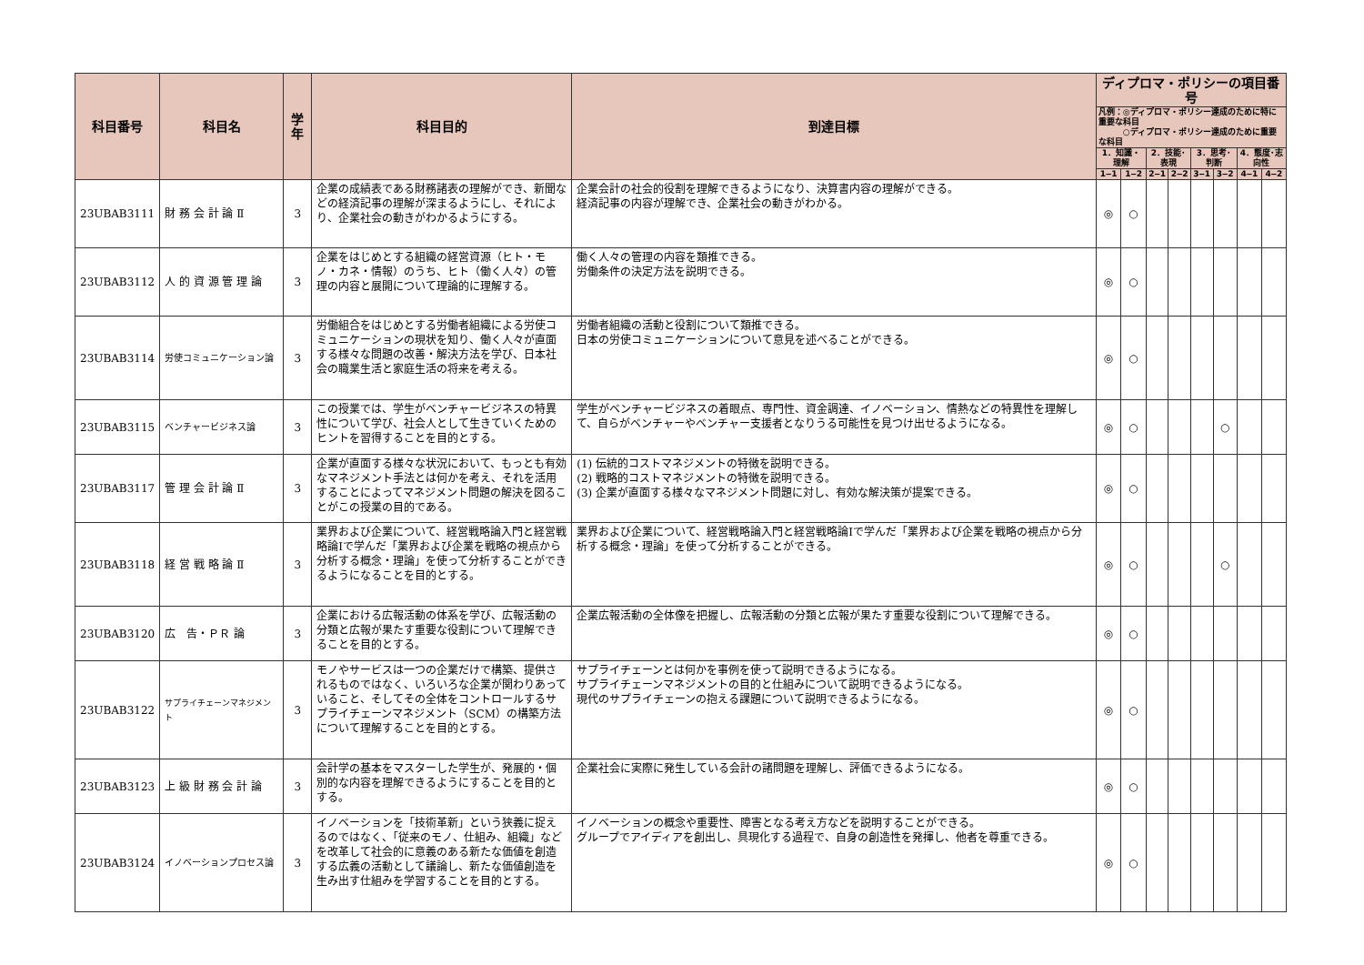| 科目番号 | 科目名 | 学年 | 科目目的 | 到達目標 | ディプロマ・ポリシーの項目番号 | | | | | | | |
| --- | --- | --- | --- | --- | --- | --- | --- | --- | --- | --- | --- | --- |
| | | | | | 凡例：◎ディプロマ・ポリシー達成のために特に重要な科目 ○ディプロマ・ポリシー達成のために重要な科目 | | | | | | | |
| | | | | | 1．知識・理解 | | 2．技能･表現 | | 3．思考･判断 | | 4．態度･志向性 | |
| | | | | | 1‒1 | 1‒2 | 2‒1 | 2‒2 | 3‒1 | 3‒2 | 4‒1 | 4‒2 |
| 23UBAB3111 | 財 務 会 計 論 Ⅱ | 3 | 企業の成績表である財務諸表の理解ができ、新聞などの経済記事の理解が深まるようにし、それにより、企業社会の動きがわかるようにする。 | 企業会計の社会的役割を理解できるようになり、決算書内容の理解ができる。 経済記事の内容が理解でき、企業社会の動きがわかる。 | ◎ | ○ | | | | | | |
| 23UBAB3112 | 人 的 資 源 管 理 論 | 3 | 企業をはじめとする組織の経営資源（ヒト・モノ・カネ・情報）のうち、ヒト（働く人々）の管理の内容と展開について理論的に理解する。 | 働く人々の管理の内容を類推できる。 労働条件の決定方法を説明できる。 | ◎ | ○ | | | | | | |
| 23UBAB3114 | 労使コミュニケーション論 | 3 | 労働組合をはじめとする労働者組織による労使コミュニケーションの現状を知り、働く人々が直面する様々な問題の改善・解決方法を学び、日本社会の職業生活と家庭生活の将来を考える。 | 労働者組織の活動と役割について類推できる。 日本の労使コミュニケーションについて意見を述べることができる。 | ◎ | ○ | | | | | | |
| 23UBAB3115 | ベンチャービジネス論 | 3 | この授業では、学生がベンチャービジネスの特異性について学び、社会人として生きていくためのヒントを習得することを目的とする。 | 学生がベンチャービジネスの着眼点、専門性、資金調達、イノベーション、情熱などの特異性を理解して、自らがベンチャーやベンチャー支援者となりうる可能性を見つけ出せるようになる。 | ◎ | ○ | | | | ○ | | |
| 23UBAB3117 | 管 理 会 計 論 Ⅱ | 3 | 企業が直面する様々な状況において、もっとも有効なマネジメント手法とは何かを考え、それを活用することによってマネジメント問題の解決を図ることがこの授業の目的である。 | (1) 伝統的コストマネジメントの特徴を説明できる。 (2) 戦略的コストマネジメントの特徴を説明できる。 (3) 企業が直面する様々なマネジメント問題に対し、有効な解決策が提案できる。 | ◎ | ○ | | | | | | |
| 23UBAB3118 | 経 営 戦 略 論 Ⅱ | 3 | 業界および企業について、経営戦略論入門と経営戦略論Ⅰで学んだ「業界および企業を戦略の視点から分析する概念・理論」を使って分析することができるようになることを目的とする。 | 業界および企業について、経営戦略論入門と経営戦略論Ⅰで学んだ「業界および企業を戦略の視点から分析する概念・理論」を使って分析することができる。 | ◎ | ○ | | | | ○ | | |
| 23UBAB3120 | 広 告・ＰＲ 論 | 3 | 企業における広報活動の体系を学び、広報活動の分類と広報が果たす重要な役割について理解できることを目的とする。 | 企業広報活動の全体像を把握し、広報活動の分類と広報が果たす重要な役割について理解できる。 | ◎ | ○ | | | | | | |
| 23UBAB3122 | サプライチェーンマネジメント | 3 | モノやサービスは一つの企業だけで構築、提供されるものではなく、いろいろな企業が関わりあっていること、そしてその全体をコントロールするサプライチェーンマネジメント（SCM）の構築方法について理解することを目的とする。 | サプライチェーンとは何かを事例を使って説明できるようになる。 サプライチェーンマネジメントの目的と仕組みについて説明できるようになる。 現代のサプライチェーンの抱える課題について説明できるようになる。 | ◎ | ○ | | | | | | |
| 23UBAB3123 | 上 級 財 務 会 計 論 | 3 | 会計学の基本をマスターした学生が、発展的・個別的な内容を理解できるようにすることを目的とする。 | 企業社会に実際に発生している会計の諸問題を理解し、評価できるようになる。 | ◎ | ○ | | | | | | |
| 23UBAB3124 | イノベーションプロセス論 | 3 | イノベーションを「技術革新」という狭義に捉えるのではなく、「従来のモノ、仕組み、組織」などを改革して社会的に意義のある新たな価値を創造する広義の活動として議論し、新たな価値創造を生み出す仕組みを学習することを目的とする。 | イノベーションの概念や重要性、障害となる考え方などを説明することができる。 グループでアイディアを創出し、具現化する過程で、自身の創造性を発揮し、他者を尊重できる。 | ◎ | ○ | | | | | | |